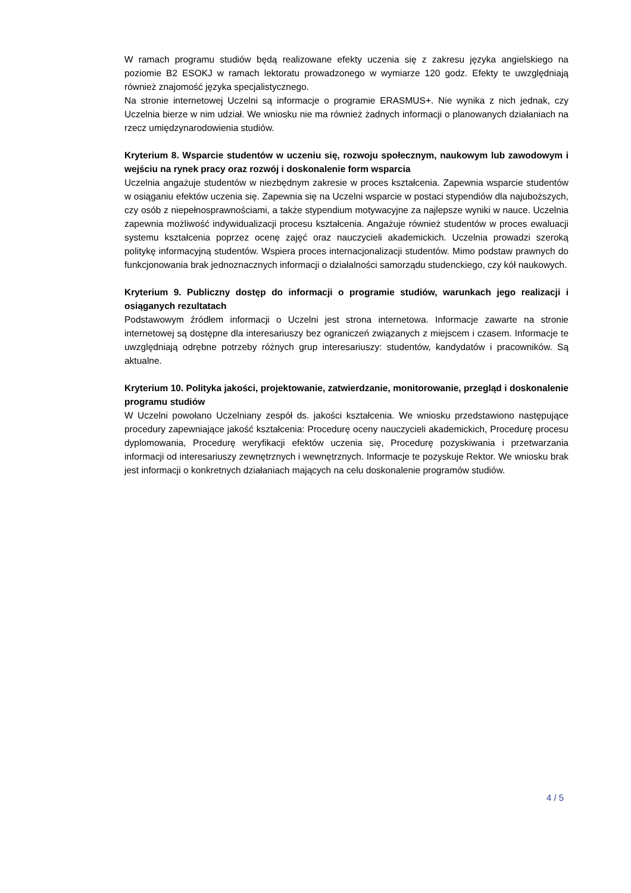W ramach programu studiów będą realizowane efekty uczenia się z zakresu języka angielskiego na poziomie B2 ESOKJ w ramach lektoratu prowadzonego w wymiarze 120 godz. Efekty te uwzględniają również znajomość języka specjalistycznego.
Na stronie internetowej Uczelni są informacje o programie ERASMUS+. Nie wynika z nich jednak, czy Uczelnia bierze w nim udział. We wniosku nie ma również żadnych informacji o planowanych działaniach na rzecz umiędzynarodowienia studiów.
Kryterium 8. Wsparcie studentów w uczeniu się, rozwoju społecznym, naukowym lub zawodowym i wejściu na rynek pracy oraz rozwój i doskonalenie form wsparcia
Uczelnia angażuje studentów w niezbędnym zakresie w proces kształcenia. Zapewnia wsparcie studentów w osiąganiu efektów uczenia się. Zapewnia się na Uczelni wsparcie w postaci stypendiów dla najuboższych, czy osób z niepełnosprawnościami, a także stypendium motywacyjne za najlepsze wyniki w nauce. Uczelnia zapewnia możliwość indywidualizacji procesu kształcenia. Angażuje również studentów w proces ewaluacji systemu kształcenia poprzez ocenę zajęć oraz nauczycieli akademickich. Uczelnia prowadzi szeroką politykę informacyjną studentów. Wspiera proces internacjonalizacji studentów. Mimo podstaw prawnych do funkcjonowania brak jednoznacznych informacji o działalności samorządu studenckiego, czy kół naukowych.
Kryterium 9. Publiczny dostęp do informacji o programie studiów, warunkach jego realizacji i osiąganych rezultatach
Podstawowym źródłem informacji o Uczelni jest strona internetowa. Informacje zawarte na stronie internetowej są dostępne dla interesariuszy bez ograniczeń związanych z miejscem i czasem. Informacje te uwzględniają odrębne potrzeby różnych grup interesariuszy: studentów, kandydatów i pracowników. Są aktualne.
Kryterium 10. Polityka jakości, projektowanie, zatwierdzanie, monitorowanie, przegląd i doskonalenie programu studiów
W Uczelni powołano Uczelniany zespół ds. jakości kształcenia. We wniosku przedstawiono następujące procedury zapewniające jakość kształcenia: Procedurę oceny nauczycieli akademickich, Procedurę procesu dyplomowania, Procedurę weryfikacji efektów uczenia się, Procedurę pozyskiwania i przetwarzania informacji od interesariuszy zewnętrznych i wewnętrznych. Informacje te pozyskuje Rektor. We wniosku brak jest informacji o konkretnych działaniach mających na celu doskonalenie programów studiów.
4 / 5